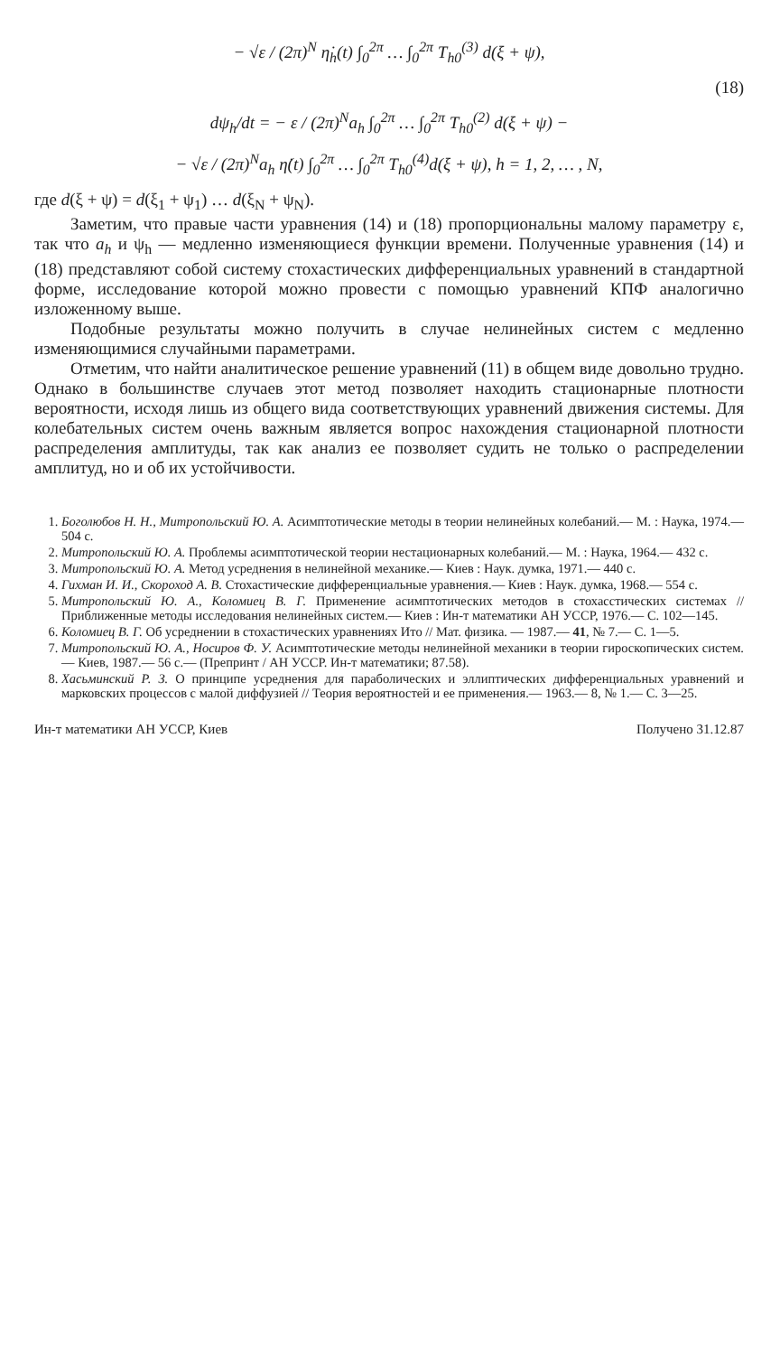− √ε / (2π)<sup>N</sup> η̇<sub>h</sub>(t) ∫<sub>0</sub><sup>2π</sup> … ∫<sub>0</sub><sup>2π</sup> T<sub>h0</sub><sup>(3)</sup> d(ξ + ψ),
(18)
dψ<sub>h</sub>/dt = − ε / (2π)<sup>N</sup>a<sub>h</sub> ∫<sub>0</sub><sup>2π</sup> … ∫<sub>0</sub><sup>2π</sup> T<sub>h0</sub><sup>(2)</sup> d(ξ + ψ) −
− √ε / (2π)<sup>N</sup>a<sub>h</sub> η̇(t) ∫<sub>0</sub><sup>2π</sup> … ∫<sub>0</sub><sup>2π</sup> T<sub>h0</sub><sup>(4)</sup>d(ξ + ψ), h = 1, 2, … , N,
где d(ξ + ψ) = d(ξ<sub>1</sub> + ψ<sub>1</sub>) … d(ξ<sub>N</sub> + ψ<sub>N</sub>).
Заметим, что правые части уравнения (14) и (18) пропорциональны малому параметру ε, так что a<sub>h</sub> и ψ<sub>h</sub> — медленно изменяющиеся функции времени. Полученные уравнения (14) и (18) представляют собой систему стохастических дифференциальных уравнений в стандартной форме, исследование которой можно провести с помощью уравнений КПФ аналогично изложенному выше.
Подобные результаты можно получить в случае нелинейных систем с медленно изменяющимися случайными параметрами.
Отметим, что найти аналитическое решение уравнений (11) в общем виде довольно трудно. Однако в большинстве случаев этот метод позволяет находить стационарные плотности вероятности, исходя лишь из общего вида соответствующих уравнений движения системы. Для колебательных систем очень важным является вопрос нахождения стационарной плотности распределения амплитуды, так как анализ ее позволяет судить не только о распределении амплитуд, но и об их устойчивости.
1. Боголюбов Н. Н., Митропольский Ю. А. Асимптотические методы в теории нелинейных колебаний.— М. : Наука, 1974.— 504 с.
2. Митропольский Ю. А. Проблемы асимптотической теории нестационарных колебаний.— М. : Наука, 1964.— 432 с.
3. Митропольский Ю. А. Метод усреднения в нелинейной механике.— Киев : Наук. думка, 1971.— 440 с.
4. Гихман И. И., Скороход А. В. Стохастические дифференциальные уравнения.— Киев : Наук. думка, 1968.— 554 с.
5. Митропольский Ю. А., Коломиец В. Г. Применение асимптотических методов в стохасстических системах // Приближенные методы исследования нелинейных систем.— Киев : Ин-т математики АН УССР, 1976.— С. 102—145.
6. Коломиец В. Г. Об усреднении в стохастических уравнениях Ито // Мат. физика. — 1987.— 41, № 7.— С. 1—5.
7. Митропольский Ю. А., Носиров Ф. У. Асимптотические методы нелинейной механики в теории гироскопических систем.— Киев, 1987.— 56 с.— (Препринт / АН УССР. Ин-т математики; 87.58).
8. Хасьминский Р. З. О принципе усреднения для параболических и эллиптических дифференциальных уравнений и марковских процессов с малой диффузией // Теория вероятностей и ее применения.— 1963.— 8, № 1.— С. 3—25.
Ин-т математики АН УССР, Киев Получено 31.12.87